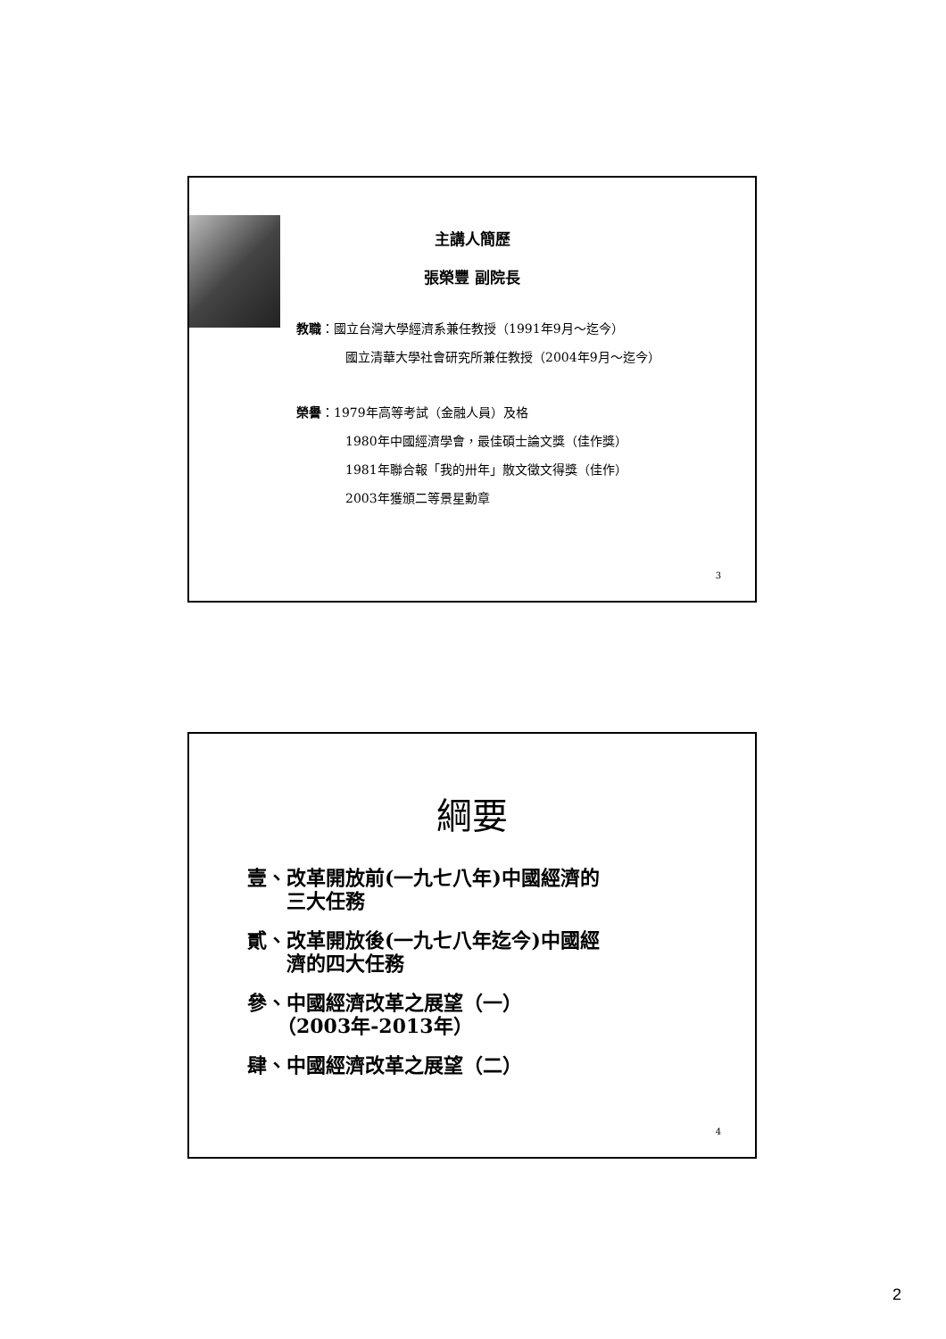主講人簡歷
張榮豐 副院長
教職：國立台灣大學經濟系兼任教授（1991年9月～迄今）
國立清華大學社會研究所兼任教授（2004年9月～迄今）
榮譽：1979年高等考試（金融人員）及格
1980年中國經濟學會，最佳碩士論文獎（佳作獎）
1981年聯合報「我的卅年」散文徵文得獎（佳作）
2003年獲頒二等景星勳章
3
綱要
壹、改革開放前(一九七八年)中國經濟的
　　三大任務
貳、改革開放後(一九七八年迄今)中國經
　　濟的四大任務
參、中國經濟改革之展望（一）
　　（2003年-2013年）
肆、中國經濟改革之展望（二）
4
2